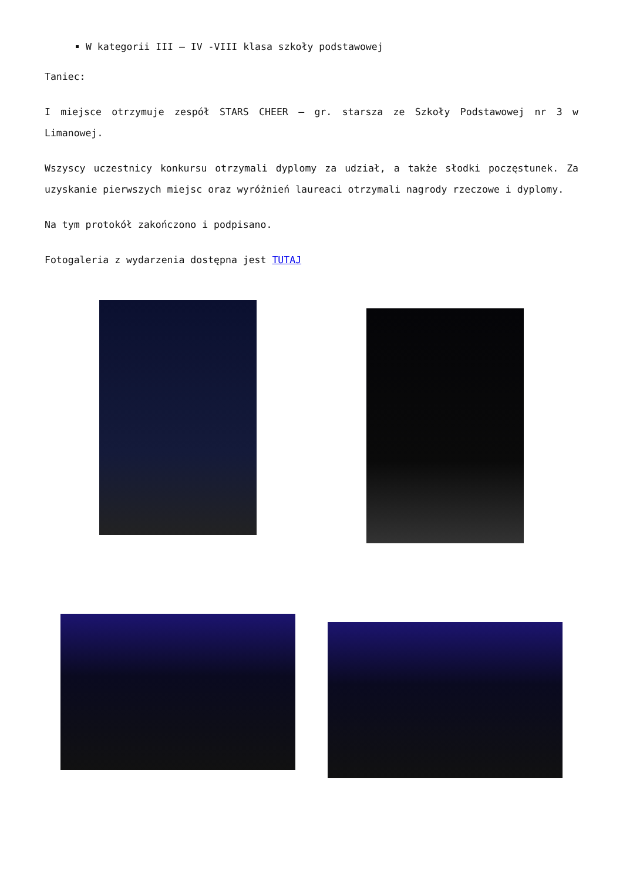W kategorii III – IV -VIII klasa szkoły podstawowej
Taniec:
I miejsce otrzymuje zespół STARS CHEER – gr. starsza ze Szkoły Podstawowej nr 3 w Limanowej.
Wszyscy uczestnicy konkursu otrzymali dyplomy za udział, a także słodki poczęstunek. Za uzyskanie pierwszych miejsc oraz wyróżnień laureaci otrzymali nagrody rzeczowe i dyplomy.
Na tym protokół zakończono i podpisano.
Fotogaleria z wydarzenia dostępna jest TUTAJ